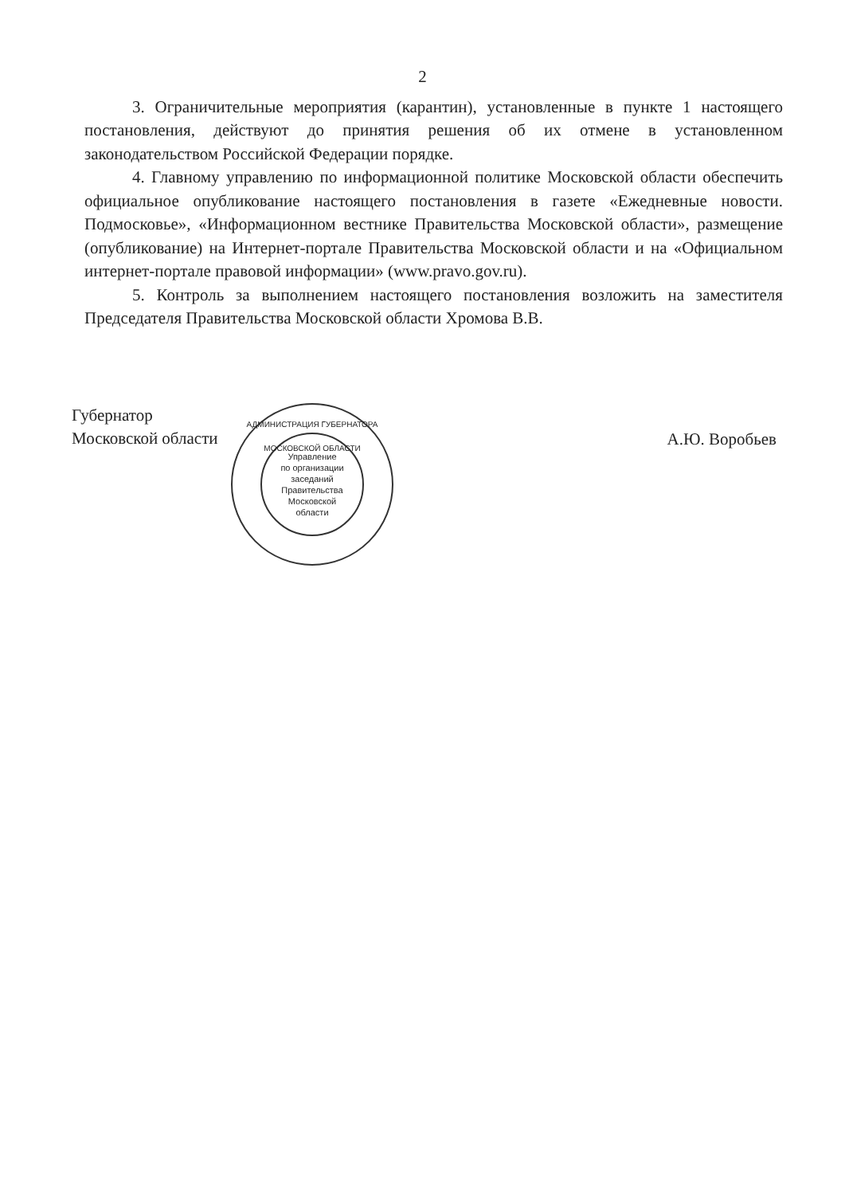2
3. Ограничительные мероприятия (карантин), установленные в пункте 1 настоящего постановления, действуют до принятия решения об их отмене в установленном законодательством Российской Федерации порядке.
4. Главному управлению по информационной политике Московской области обеспечить официальное опубликование настоящего постановления в газете «Ежедневные новости. Подмосковье», «Информационном вестнике Правительства Московской области», размещение (опубликование) на Интернет-портале Правительства Московской области и на «Официальном интернет-портале правовой информации» (www.pravo.gov.ru).
5. Контроль за выполнением настоящего постановления возложить на заместителя Председателя Правительства Московской области Хромова В.В.
Губернатор
Московской области
А.Ю. Воробьев
АДМИНИСТРАЦИЯ ГУБЕРНАТОРА МОСКОВСКОЙ ОБЛАСТИ
Управление
по организации
заседаний
Правительства
Московской
области